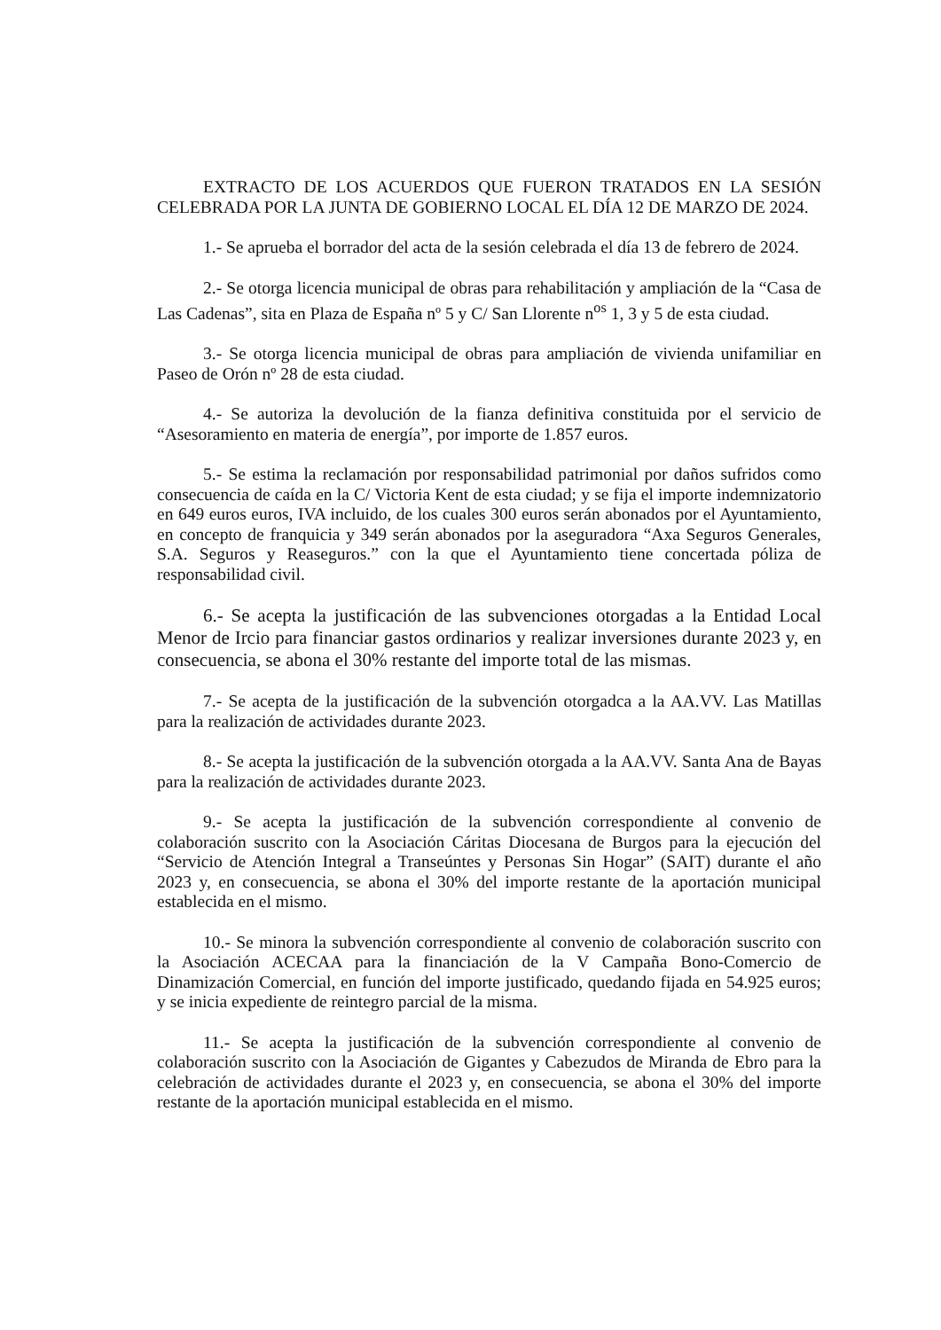EXTRACTO DE LOS ACUERDOS QUE FUERON TRATADOS EN LA SESIÓN CELEBRADA POR LA JUNTA DE GOBIERNO LOCAL EL DÍA 12 DE MARZO DE 2024.
1.- Se aprueba el borrador del acta de la sesión celebrada el día 13 de febrero de 2024.
2.- Se otorga licencia municipal de obras para rehabilitación y ampliación de la “Casa de Las Cadenas”, sita en Plaza de España nº 5 y C/ San Llorente n<sup>os</sup> 1, 3 y 5 de esta ciudad.
3.- Se otorga licencia municipal de obras para ampliación de vivienda unifamiliar en Paseo de Orón nº 28 de esta ciudad.
4.- Se autoriza la devolución de la fianza definitiva constituida por el servicio de “Asesoramiento en materia de energía”, por importe de 1.857 euros.
5.- Se estima la reclamación por responsabilidad patrimonial por daños sufridos como consecuencia de caída en la C/ Victoria Kent de esta ciudad; y se fija el importe indemnizatorio en 649 euros euros, IVA incluido, de los cuales 300 euros serán abonados por el Ayuntamiento, en concepto de franquicia y 349 serán abonados por la aseguradora “Axa Seguros Generales, S.A. Seguros y Reaseguros.” con la que el Ayuntamiento tiene concertada póliza de responsabilidad civil.
6.- Se acepta la justificación de las subvenciones otorgadas a la Entidad Local Menor de Ircio para financiar gastos ordinarios y realizar inversiones durante 2023 y, en consecuencia, se abona el 30% restante del importe total de las mismas.
7.- Se acepta de la justificación de la subvención otorgadca a la AA.VV. Las Matillas para la realización de actividades durante 2023.
8.- Se acepta la justificación de la subvención otorgada a la AA.VV. Santa Ana de Bayas para la realización de actividades durante 2023.
9.- Se acepta la justificación de la subvención correspondiente al convenio de colaboración suscrito con la Asociación Cáritas Diocesana de Burgos para la ejecución del “Servicio de Atención Integral a Transeúntes y Personas Sin Hogar” (SAIT) durante el año 2023 y, en consecuencia, se abona el 30% del importe restante de la aportación municipal establecida en el mismo.
10.- Se minora la subvención correspondiente al convenio de colaboración suscrito con la Asociación ACECAA para la financiación de la V Campaña Bono-Comercio de Dinamización Comercial, en función del importe justificado, quedando fijada en 54.925 euros; y se inicia expediente de reintegro parcial de la misma.
11.- Se acepta la justificación de la subvención correspondiente al convenio de colaboración suscrito con la Asociación de Gigantes y Cabezudos de Miranda de Ebro para la celebración de actividades durante el 2023 y, en consecuencia, se abona el 30% del importe restante de la aportación municipal establecida en el mismo.